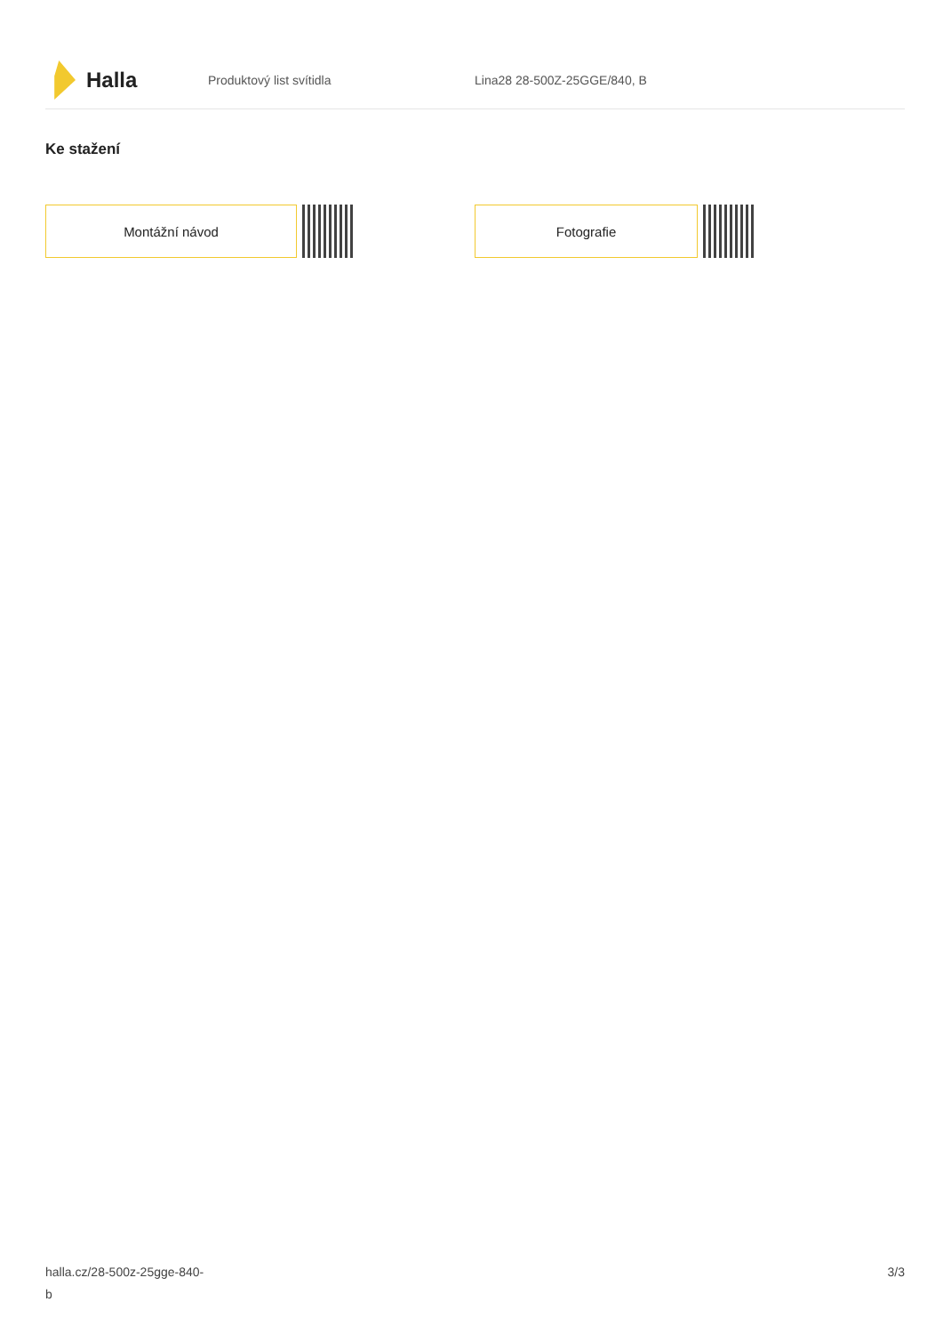Halla
Produktový list svítidla Lina28 28-500Z-25GGE/840, B
Ke stažení
Montážní návod Fotografie
halla.cz/28-500z-25gge-840-
b
3/3